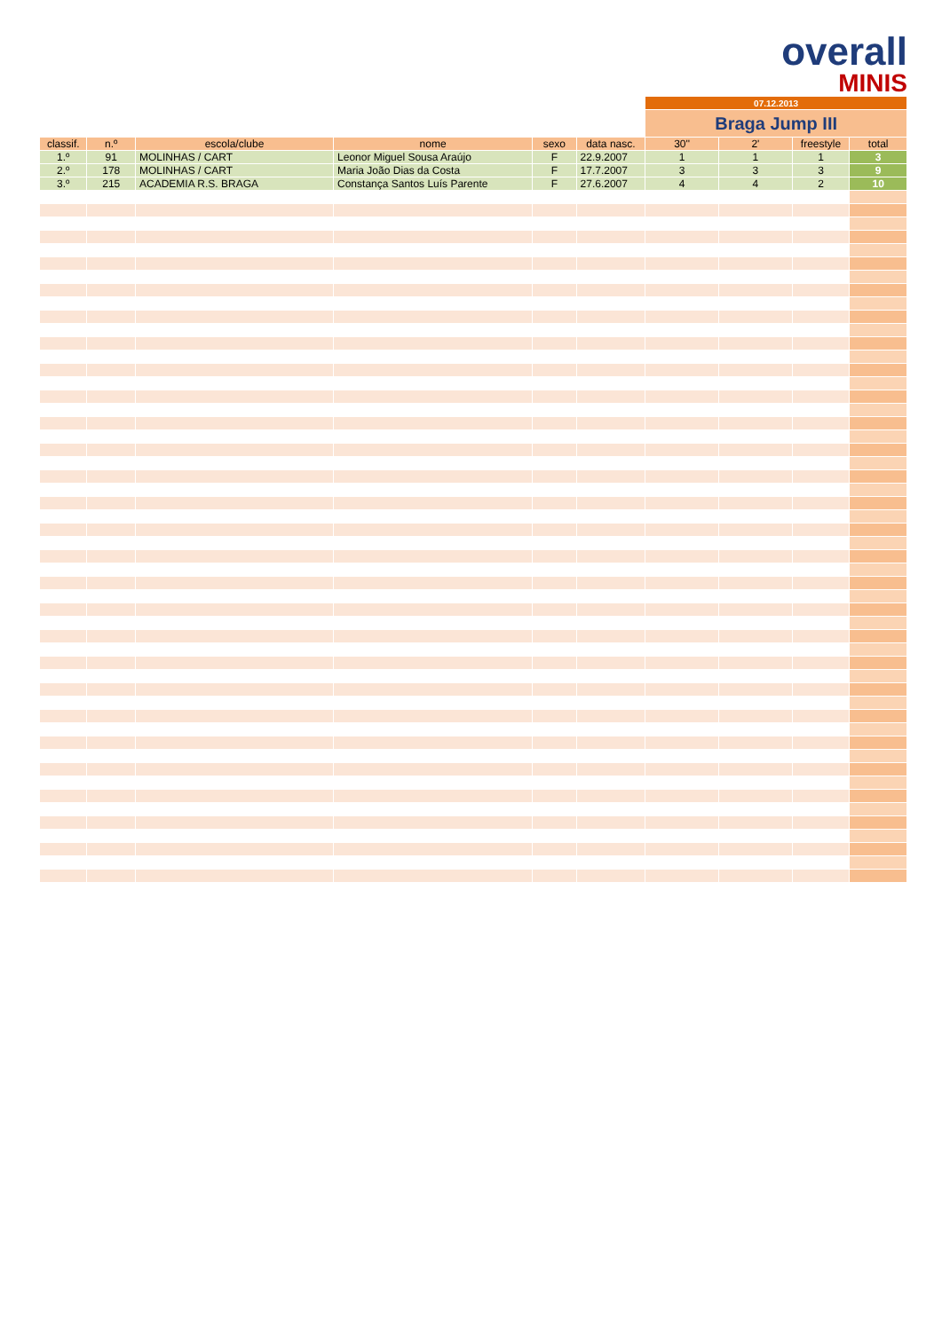overall
MINIS
| | | | | | | 07.12.2013 | | | |
| | | | | | | Braga Jump III | | | |
| classif. | n.º | escola/clube | nome | sexo | data nasc. | 30'' | 2' | freestyle | total |
| 1.º | 91 | MOLINHAS / CART | Leonor Miguel Sousa Araújo | F | 22.9.2007 | 1 | 1 | 1 | 3 |
| 2.º | 178 | MOLINHAS / CART | Maria João Dias da Costa | F | 17.7.2007 | 3 | 3 | 3 | 9 |
| 3.º | 215 | ACADEMIA R.S. BRAGA | Constança Santos Luís Parente | F | 27.6.2007 | 4 | 4 | 2 | 10 |